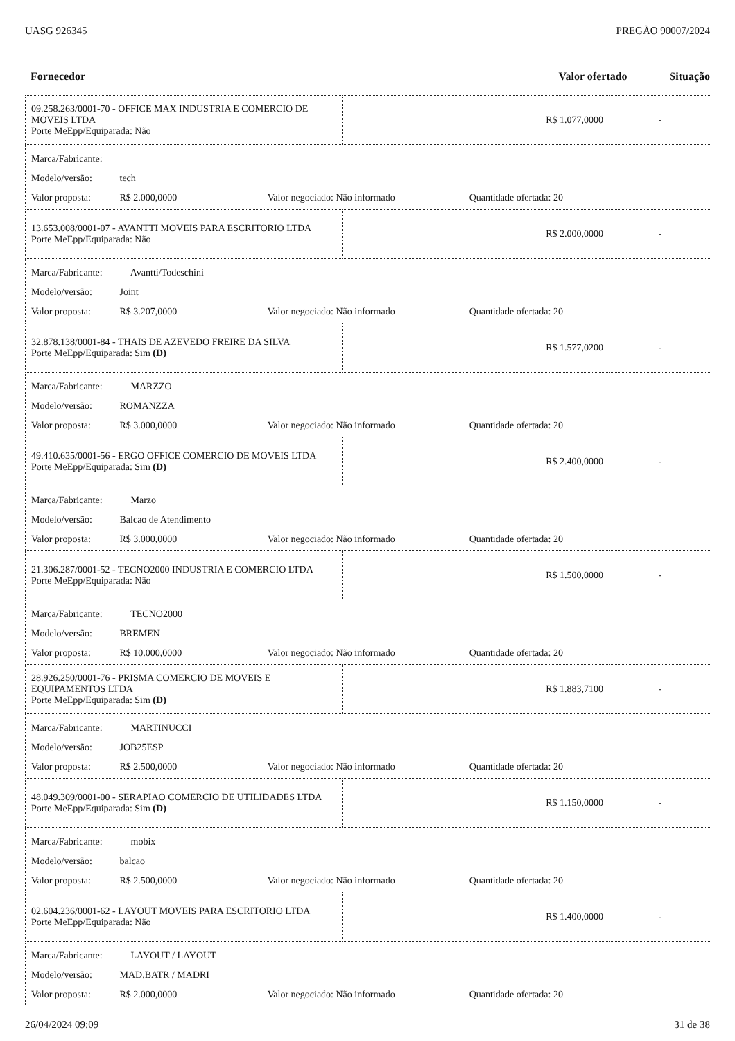UASG 926345 PREGÃO 90007/2024
Fornecedor Valor ofertado Situação
| 09.258.263/0001-70 - OFFICE MAX INDUSTRIA E COMERCIO DE MOVEIS LTDA Porte MeEpp/Equiparada: Não | R$ 1.077,0000 | - |
| Marca/Fabricante: Modelo/versão: tech Valor proposta: R$ 2.000,0000 Valor negociado: Não informado Quantidade ofertada: 20 | | |
| 13.653.008/0001-07 - AVANTTI MOVEIS PARA ESCRITORIO LTDA Porte MeEpp/Equiparada: Não | R$ 2.000,0000 | - |
| Marca/Fabricante: Avantti/Todeschini Modelo/versão: Joint Valor proposta: R$ 3.207,0000 Valor negociado: Não informado Quantidade ofertada: 20 | | |
| 32.878.138/0001-84 - THAIS DE AZEVEDO FREIRE DA SILVA Porte MeEpp/Equiparada: Sim (D) | R$ 1.577,0200 | - |
| Marca/Fabricante: MARZZO Modelo/versão: ROMANZZA Valor proposta: R$ 3.000,0000 Valor negociado: Não informado Quantidade ofertada: 20 | | |
| 49.410.635/0001-56 - ERGO OFFICE COMERCIO DE MOVEIS LTDA Porte MeEpp/Equiparada: Sim (D) | R$ 2.400,0000 | - |
| Marca/Fabricante: Marzo Modelo/versão: Balcao de Atendimento Valor proposta: R$ 3.000,0000 Valor negociado: Não informado Quantidade ofertada: 20 | | |
| 21.306.287/0001-52 - TECNO2000 INDUSTRIA E COMERCIO LTDA Porte MeEpp/Equiparada: Não | R$ 1.500,0000 | - |
| Marca/Fabricante: TECNO2000 Modelo/versão: BREMEN Valor proposta: R$ 10.000,0000 Valor negociado: Não informado Quantidade ofertada: 20 | | |
| 28.926.250/0001-76 - PRISMA COMERCIO DE MOVEIS E EQUIPAMENTOS LTDA Porte MeEpp/Equiparada: Sim (D) | R$ 1.883,7100 | - |
| Marca/Fabricante: MARTINUCCI Modelo/versão: JOB25ESP Valor proposta: R$ 2.500,0000 Valor negociado: Não informado Quantidade ofertada: 20 | | |
| 48.049.309/0001-00 - SERAPIAO COMERCIO DE UTILIDADES LTDA Porte MeEpp/Equiparada: Sim (D) | R$ 1.150,0000 | - |
| Marca/Fabricante: mobix Modelo/versão: balcao Valor proposta: R$ 2.500,0000 Valor negociado: Não informado Quantidade ofertada: 20 | | |
| 02.604.236/0001-62 - LAYOUT MOVEIS PARA ESCRITORIO LTDA Porte MeEpp/Equiparada: Não | R$ 1.400,0000 | - |
| Marca/Fabricante: LAYOUT / LAYOUT Modelo/versão: MAD.BATR / MADRI Valor proposta: R$ 2.000,0000 Valor negociado: Não informado Quantidade ofertada: 20 | | |
26/04/2024 09:09 31 de 38